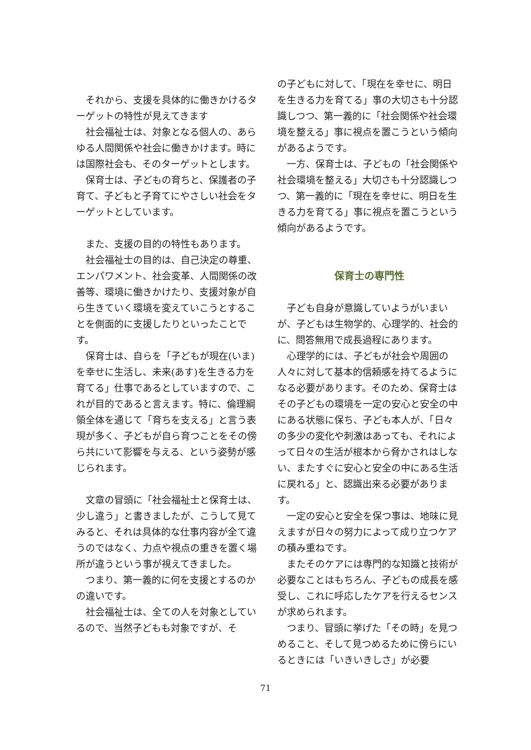それから、支援を具体的に働きかけるターゲットの特性が見えてきます
社会福祉士は、対象となる個人の、あらゆる人間関係や社会に働きかけます。時には国際社会も、そのターゲットとします。
保育士は、子どもの育ちと、保護者の子育て、子どもと子育てにやさしい社会をターゲットとしています。
また、支援の目的の特性もあります。
社会福祉士の目的は、自己決定の尊重、エンパワメント、社会変革、人間関係の改善等、環境に働きかけたり、支援対象が自ら生きていく環境を変えていこうとすることを側面的に支援したりといったことです。
保育士は、自らを「子どもが現在(いま)を幸せに生活し、未来(あす)を生きる力を育てる」仕事であるとしていますので、これが目的であると言えます。特に、倫理綱領全体を通じて「育ちを支える」と言う表現が多く、子どもが自ら育つことをその傍ら共にいて影響を与える、という姿勢が感じられます。
文章の冒頭に「社会福祉士と保育士は、少し違う」と書きましたが、こうして見てみると、それは具体的な仕事内容が全て違うのではなく、力点や視点の重きを置く場所が違うという事が視えてきました。
つまり、第一義的に何を支援とするのかの違いです。
社会福祉士は、全ての人を対象としているので、当然子どもも対象ですが、そ
の子どもに対して、「現在を幸せに、明日を生きる力を育てる」事の大切さも十分認識しつつ、第一義的に「社会関係や社会環境を整える」事に視点を置こうという傾向があるようです。
一方、保育士は、子どもの「社会関係や社会環境を整える」大切さも十分認識しつつ、第一義的に「現在を幸せに、明日を生きる力を育てる」事に視点を置こうという傾向があるようです。
保育士の専門性
子ども自身が意識していようがいまいが、子どもは生物学的、心理学的、社会的に、問答無用で成長過程にあります。
心理学的には、子どもが社会や周囲の人々に対して基本的信頼感を持てるようになる必要があります。そのため、保育士はその子どもの環境を一定の安心と安全の中にある状態に保ち、子ども本人が、「日々の多少の変化や刺激はあっても、それによって日々の生活が根本から脅かされはしない、またすぐに安心と安全の中にある生活に戻れる」と、認識出来る必要があります。
一定の安心と安全を保つ事は、地味に見えますが日々の努力によって成り立つケアの積み重ねです。
またそのケアには専門的な知識と技術が必要なことはもちろん、子どもの成長を感受し、これに呼応したケアを行えるセンスが求められます。
つまり、冒頭に挙げた「その時」を見つめること、そして見つめるために傍らにいるときには「いきいきしさ」が必要
71